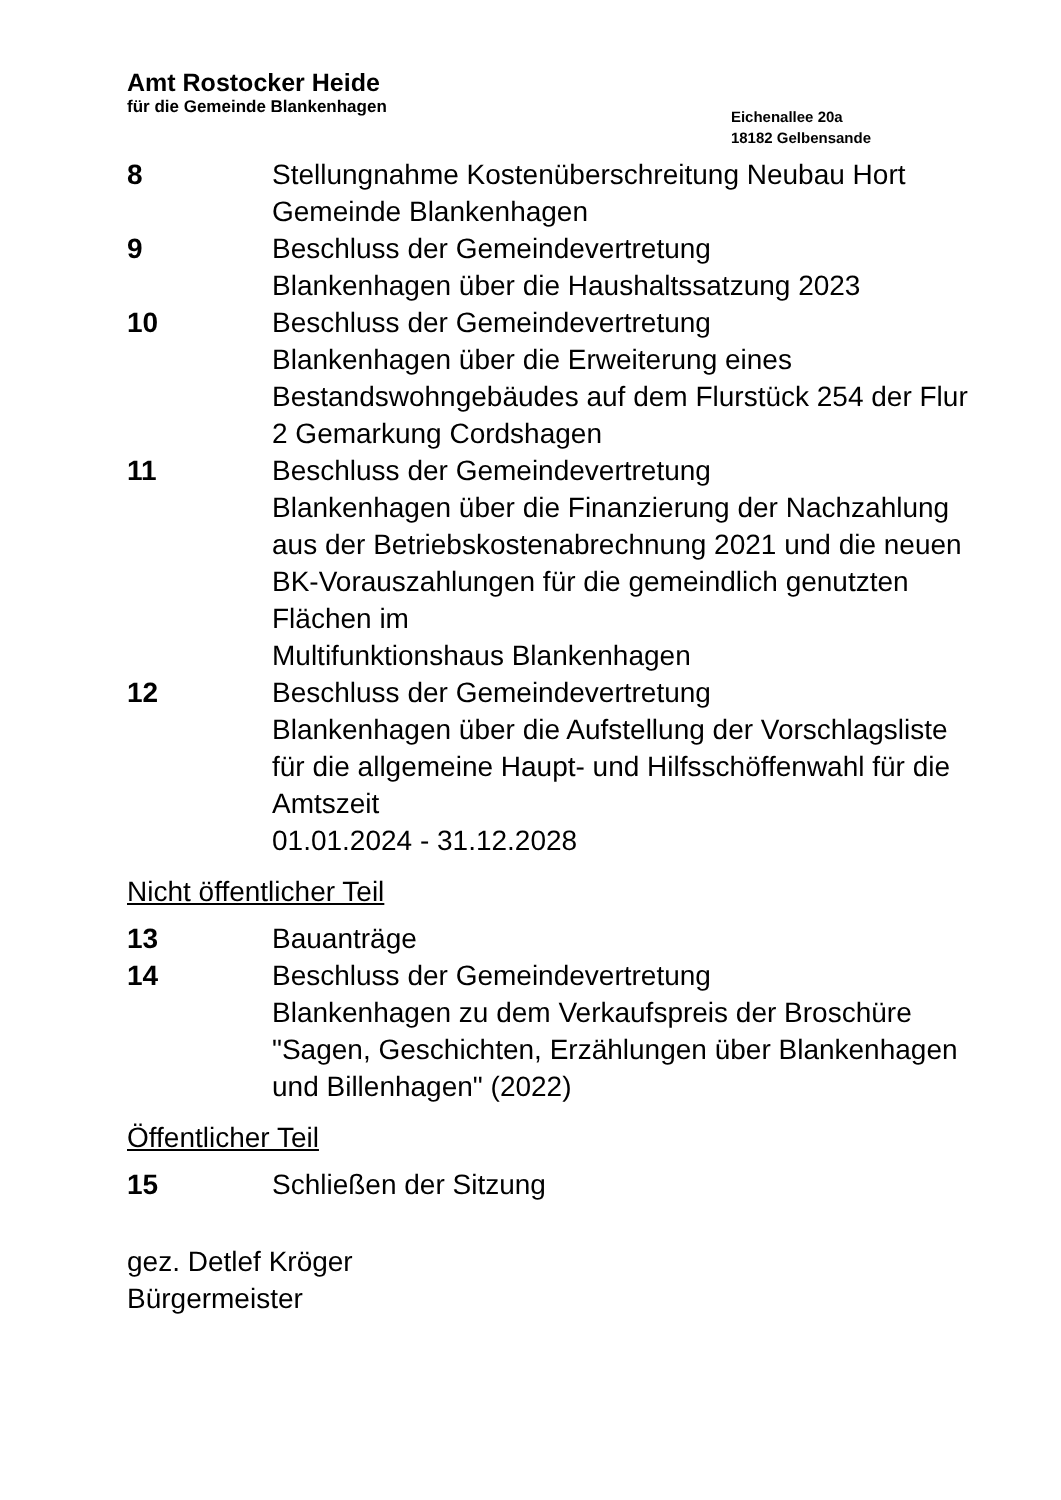Amt Rostocker Heide
für die Gemeinde Blankenhagen
Eichenallee 20a
18182 Gelbensande
8 Stellungnahme Kostenüberschreitung Neubau Hort Gemeinde Blankenhagen
9 Beschluss der Gemeindevertretung
Blankenhagen über die Haushaltssatzung 2023
10 Beschluss der Gemeindevertretung
Blankenhagen über die Erweiterung eines Bestandswohngebäudes auf dem Flurstück 254 der Flur 2 Gemarkung Cordshagen
11 Beschluss der Gemeindevertretung
Blankenhagen über die Finanzierung der Nachzahlung aus der Betriebskostenabrechnung 2021 und die neuen BK-Vorauszahlungen für die gemeindlich genutzten Flächen im
Multifunktionshaus Blankenhagen
12 Beschluss der Gemeindevertretung
Blankenhagen über die Aufstellung der Vorschlagsliste für die allgemeine Haupt- und Hilfsschöffenwahl für die Amtszeit
01.01.2024 - 31.12.2028
Nicht öffentlicher Teil
13 Bauanträge
14 Beschluss der Gemeindevertretung
Blankenhagen zu dem Verkaufspreis der Broschüre "Sagen, Geschichten, Erzählungen über Blankenhagen und Billenhagen" (2022)
Öffentlicher Teil
15 Schließen der Sitzung
gez. Detlef Kröger
Bürgermeister